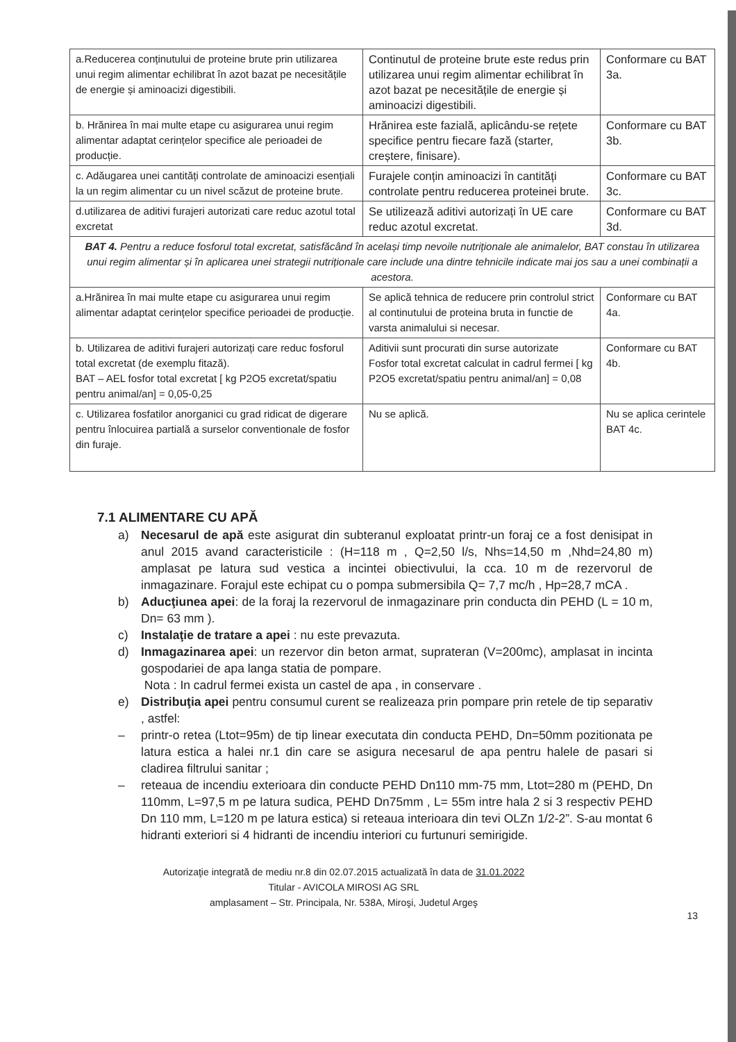| a.Reducerea conținutului de proteine brute prin utilizarea unui regim alimentar echilibrat în azot bazat pe necesitățile de energie și aminoacizi digestibili. | Continutul de proteine brute este redus prin utilizarea unui regim alimentar echilibrat în azot bazat pe necesitățile de energie și aminoacizi digestibili. | Conformare cu BAT 3a. |
| b. Hrănirea în mai multe etape cu asigurarea unui regim alimentar adaptat cerințelor specifice ale perioadei de producție. | Hrănirea este fazială, aplicându-se rețete specifice pentru fiecare fază (starter, creștere, finisare). | Conformare cu BAT 3b. |
| c. Adăugarea unei cantități controlate de aminoacizi esențiali la un regim alimentar cu un nivel scăzut de proteine brute. | Furajele conțin aminoacizi în cantități controlate pentru reducerea proteinei brute. | Conformare cu BAT 3c. |
| d.utilizarea de aditivi furajeri autorizati care reduc azotul total excretat | Se utilizează aditivi autorizați în UE care reduc azotul excretat. | Conformare cu BAT 3d. |
| BAT 4. Pentru a reduce fosforul total excretat, satisfăcând în același timp nevoile nutriționale ale animalelor, BAT constau în utilizarea unui regim alimentar și în aplicarea unei strategii nutriționale care include una dintre tehnicile indicate mai jos sau a unei combinații a acestora. | | |
| a.Hrănirea în mai multe etape cu asigurarea unui regim alimentar adaptat cerințelor specifice perioadei de producție. | Se aplică tehnica de reducere prin controlul strict al continutului de proteina bruta in functie de varsta animalului si necesar. | Conformare cu BAT 4a. |
| b. Utilizarea de aditivi furajeri autorizați care reduc fosforul total excretat (de exemplu fitază). BAT – AEL fosfor total excretat [ kg P2O5 excretat/spatiu pentru animal/an] = 0,05-0,25 | Aditivii sunt procurati din surse autorizate Fosfor total excretat calculat in cadrul fermei [ kg P2O5 excretat/spatiu pentru animal/an] = 0,08 | Conformare cu BAT 4b. |
| c. Utilizarea fosfatilor anorganici cu grad ridicat de digerare pentru înlocuirea partială a surselor conventionale de fosfor din furaje. | Nu se aplică. | Nu se aplica cerintele BAT 4c. |
7.1 ALIMENTARE CU APĂ
a) Necesarul de apă este asigurat din subteranul exploatat printr-un foraj ce a fost denisipat in anul 2015 avand caracteristicile : (H=118 m , Q=2,50 l/s, Nhs=14,50 m ,Nhd=24,80 m) amplasat pe latura sud vestica a incintei obiectivului, la cca. 10 m de rezervorul de inmagazinare. Forajul este echipat cu o pompa submersibila Q= 7,7 mc/h , Hp=28,7 mCA .
b) Aducţiunea apei: de la foraj la rezervorul de inmagazinare prin conducta din PEHD (L = 10 m, Dn= 63 mm ).
c) Instalaţie de tratare a apei : nu este prevazuta.
d) Inmagazinarea apei: un rezervor din beton armat, suprateran (V=200mc), amplasat in incinta gospodariei de apa langa statia de pompare.
Nota : In cadrul fermei exista un castel de apa , in conservare .
e) Distribuţia apei pentru consumul curent se realizeaza prin pompare prin retele de tip separativ , astfel:
– printr-o retea (Ltot=95m) de tip linear executata din conducta PEHD, Dn=50mm pozitionata pe latura estica a halei nr.1 din care se asigura necesarul de apa pentru halele de pasari si cladirea filtrului sanitar ;
– reteaua de incendiu exterioara din conducte PEHD Dn110 mm-75 mm, Ltot=280 m (PEHD, Dn 110mm, L=97,5 m pe latura sudica, PEHD Dn75mm , L= 55m intre hala 2 si 3 respectiv PEHD Dn 110 mm, L=120 m pe latura estica) si reteaua interioara din tevi OLZn 1/2-2”. S-au montat 6 hidranti exteriori si 4 hidranti de incendiu interiori cu furtunuri semirigide.
Autorizaţie integrată de mediu nr.8 din 02.07.2015 actualizată în data de 31.01.2022
Titular - AVICOLA MIROSI AG SRL
amplasament – Str. Principala, Nr. 538A, Miroşi, Judetul Argeş
13